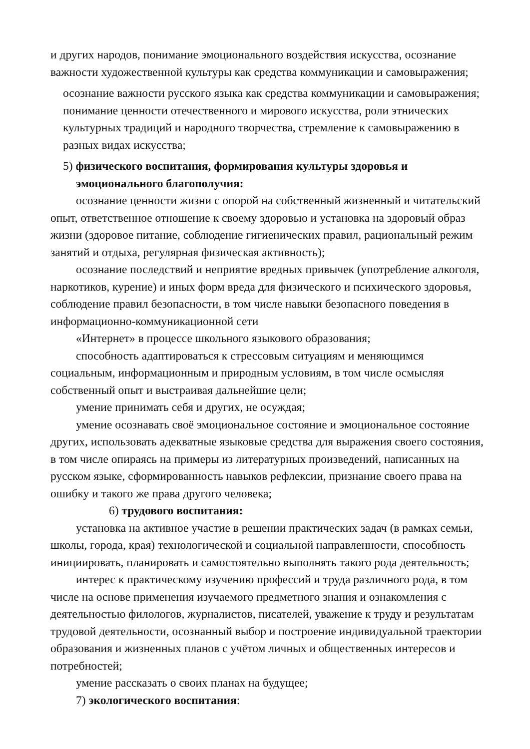и других народов, понимание эмоционального воздействия искусства, осознание важности художественной культуры как средства коммуникации и самовыражения;
осознание важности русского языка как средства коммуникации и самовыражения; понимание ценности отечественного и мирового искусства, роли этнических культурных традиций и народного творчества, стремление к самовыражению в разных видах искусства;
5) физического воспитания, формирования культуры здоровья и
эмоционального благополучия:
осознание ценности жизни с опорой на собственный жизненный и читательский опыт, ответственное отношение к своему здоровью и установка на здоровый образ жизни (здоровое питание, соблюдение гигиенических правил, рациональный режим занятий и отдыха, регулярная физическая активность);
осознание последствий и неприятие вредных привычек (употребление алкоголя, наркотиков, курение) и иных форм вреда для физического и психического здоровья, соблюдение правил безопасности, в том числе навыки безопасного поведения в информационно-коммуникационной сети
«Интернет» в процессе школьного языкового образования;
способность адаптироваться к стрессовым ситуациям и меняющимся социальным, информационным и природным условиям, в том числе осмысляя собственный опыт и выстраивая дальнейшие цели;
умение принимать себя и других, не осуждая;
умение осознавать своё эмоциональное состояние и эмоциональное состояние других, использовать адекватные языковые средства для выражения своего состояния, в том числе опираясь на примеры из литературных произведений, написанных на русском языке, сформированность навыков рефлексии, признание своего права на ошибку и такого же права другого человека;
6) трудового воспитания:
установка на активное участие в решении практических задач (в рамках семьи, школы, города, края) технологической и социальной направленности, способность инициировать, планировать и самостоятельно выполнять такого рода деятельность;
интерес к практическому изучению профессий и труда различного рода, в том числе на основе применения изучаемого предметного знания и ознакомления с деятельностью филологов, журналистов, писателей, уважение к труду и результатам трудовой деятельности, осознанный выбор и построение индивидуальной траектории образования и жизненных планов с учётом личных и общественных интересов и потребностей;
умение рассказать о своих планах на будущее;
7) экологического воспитания: